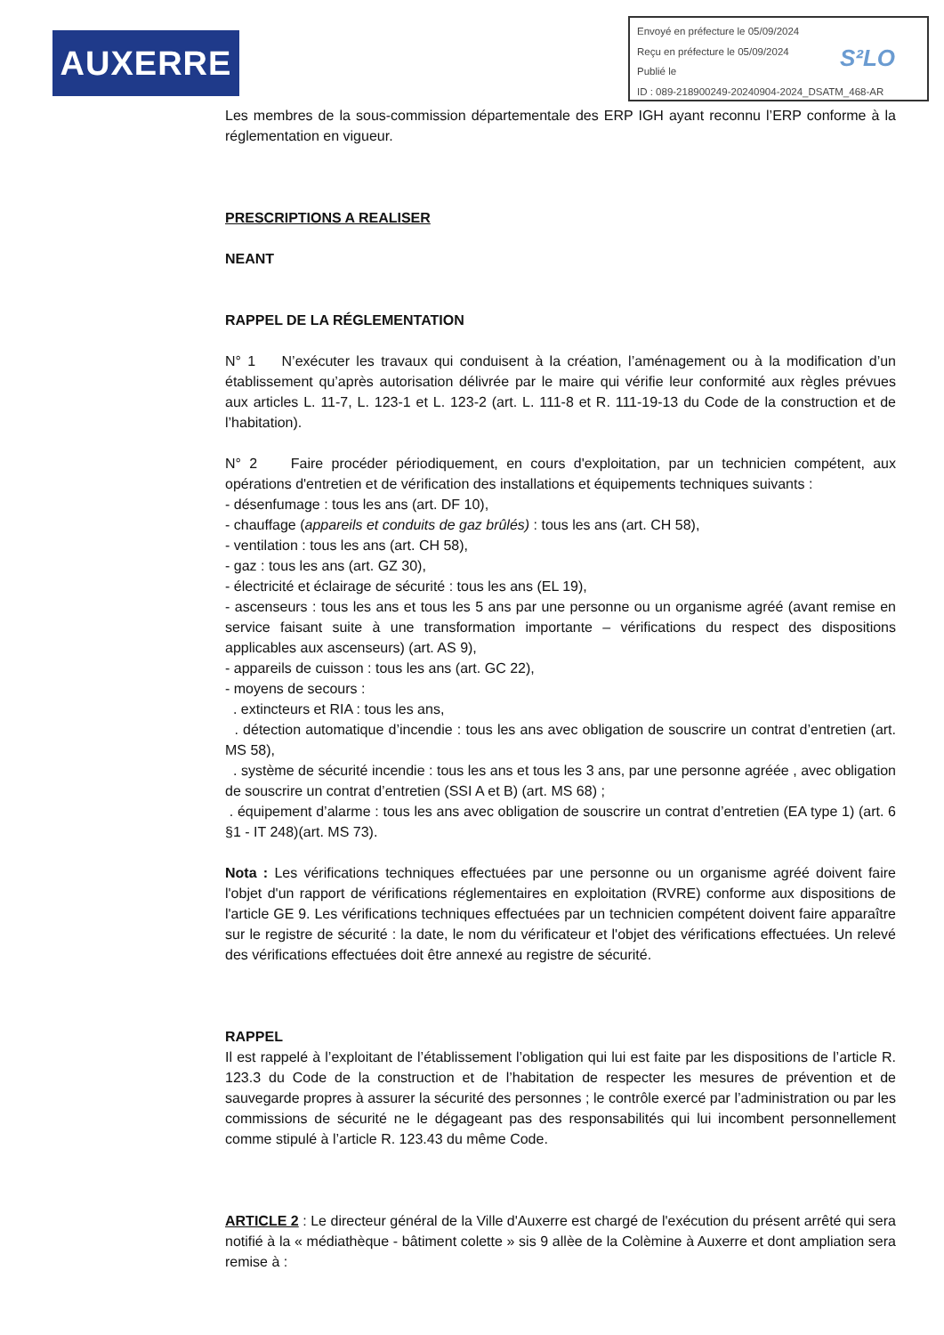AUXERRE
Envoyé en préfecture le 05/09/2024
Reçu en préfecture le 05/09/2024
Publié le
ID : 089-218900249-20240904-2024_DSATM_468-AR
S²LO
Les membres de la sous-commission départementale des ERP IGH ayant reconnu l’ERP conforme à la réglementation en vigueur.
PRESCRIPTIONS A REALISER
NEANT
RAPPEL DE LA RÉGLEMENTATION
N° 1 N’exécuter les travaux qui conduisent à la création, l’aménagement ou à la modification d’un établissement qu’après autorisation délivrée par le maire qui vérifie leur conformité aux règles prévues aux articles L. 11-7, L. 123-1 et L. 123-2 (art. L. 111-8 et R. 111-19-13 du Code de la construction et de l’habitation).
N° 2 Faire procéder périodiquement, en cours d'exploitation, par un technicien compétent, aux opérations d'entretien et de vérification des installations et équipements techniques suivants :
- désenfumage : tous les ans (art. DF 10),
- chauffage (appareils et conduits de gaz brûlés) : tous les ans (art. CH 58),
- ventilation : tous les ans (art. CH 58),
- gaz : tous les ans (art. GZ 30),
- électricité et éclairage de sécurité : tous les ans (EL 19),
- ascenseurs : tous les ans et tous les 5 ans par une personne ou un organisme agréé (avant remise en service faisant suite à une transformation importante – vérifications du respect des dispositions applicables aux ascenseurs) (art. AS 9),
- appareils de cuisson : tous les ans (art. GC 22),
- moyens de secours :
. extincteurs et RIA : tous les ans,
. détection automatique d’incendie : tous les ans avec obligation de souscrire un contrat d’entretien (art. MS 58),
. système de sécurité incendie : tous les ans et tous les 3 ans, par une personne agréée , avec obligation de souscrire un contrat d’entretien (SSI A et B) (art. MS 68) ;
. équipement d’alarme : tous les ans avec obligation de souscrire un contrat d’entretien (EA type 1) (art. 6 §1 - IT 248)(art. MS 73).
Nota : Les vérifications techniques effectuées par une personne ou un organisme agréé doivent faire l'objet d'un rapport de vérifications réglementaires en exploitation (RVRE) conforme aux dispositions de l'article GE 9. Les vérifications techniques effectuées par un technicien compétent doivent faire apparaître sur le registre de sécurité : la date, le nom du vérificateur et l'objet des vérifications effectuées. Un relevé des vérifications effectuées doit être annexé au registre de sécurité.
RAPPEL
Il est rappelé à l’exploitant de l’établissement l’obligation qui lui est faite par les dispositions de l’article R. 123.3 du Code de la construction et de l’habitation de respecter les mesures de prévention et de sauvegarde propres à assurer la sécurité des personnes ; le contrôle exercé par l’administration ou par les commissions de sécurité ne le dégageant pas des responsabilités qui lui incombent personnellement comme stipulé à l’article R. 123.43 du même Code.
ARTICLE 2 : Le directeur général de la Ville d'Auxerre est chargé de l'exécution du présent arrêté qui sera notifié à la « médiathèque - bâtiment colette » sis 9 allèe de la Colèmine à Auxerre et dont ampliation sera remise à :